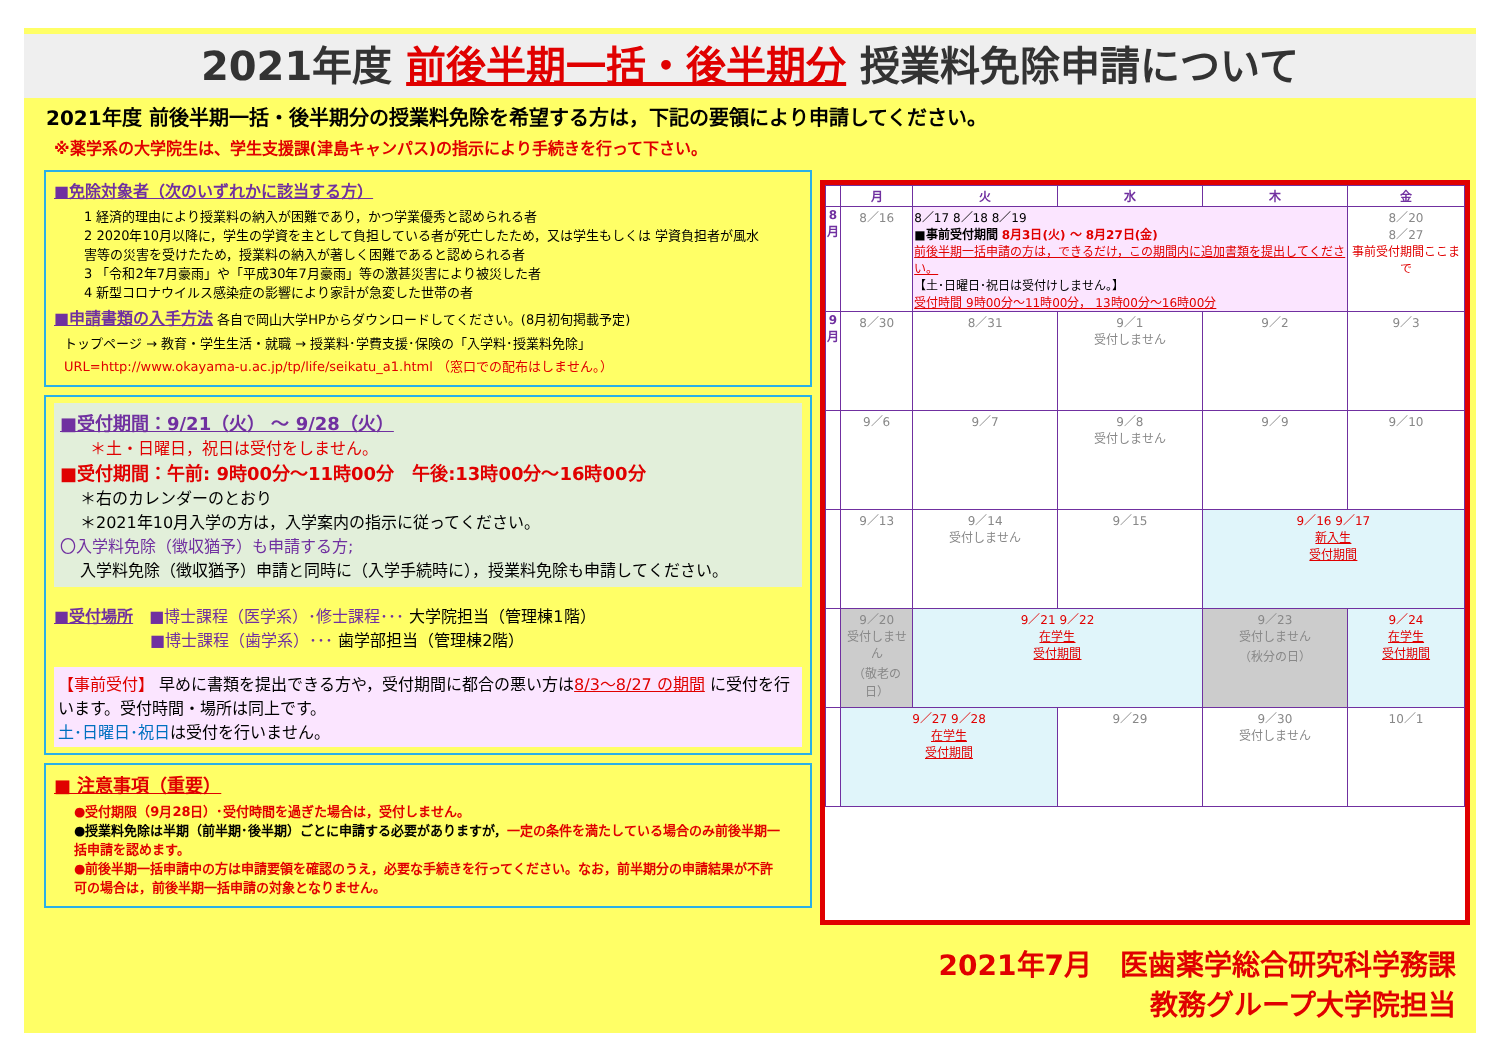2021年度 前後半期一括・後半期分 授業料免除申請について
2021年度 前後半期一括・後半期分の授業料免除を希望する方は，下記の要領により申請してください。
※薬学系の大学院生は、学生支援課(津島キャンパス)の指示により手続きを行って下さい。
■免除対象者（次のいずれかに該当する方）
1 経済的理由により授業料の納入が困難であり，かつ学業優秀と認められる者
2 2020年10月以降に，学生の学資を主として負担している者が死亡したため，又は学生もしくは 学資負担者が風水害等の災害を受けたため，授業料の納入が著しく困難であると認められる者
3 「令和2年7月豪雨」や「平成30年7月豪雨」等の激甚災害により被災した者
4 新型コロナウイルス感染症の影響により家計が急変した世帯の者
■申請書類の入手方法 各自で岡山大学HPからダウンロードしてください。(8月初旬掲載予定)
トップページ → 教育・学生生活・就職 → 授業料･学費支援･保険の「入学料･授業料免除」
URL=http://www.okayama-u.ac.jp/tp/life/seikatu_a1.html （窓口での配布はしません。）
■受付期間：9/21（火） ～ 9/28（火）
＊土・日曜日，祝日は受付をしません。
■受付期間：午前: 9時00分～11時00分　午後:13時00分～16時00分
＊右のカレンダーのとおり
＊2021年10月入学の方は，入学案内の指示に従ってください。
〇入学料免除（徴収猶予）も申請する方;
入学料免除（徴収猶予）申請と同時に（入学手続時に），授業料免除も申請してください。
■受付場所　■博士課程（医学系）･修士課程･･･ 大学院担当（管理棟1階）
　　　　　　■博士課程（歯学系）･･･ 歯学部担当（管理棟2階）
【事前受付】 早めに書類を提出できる方や，受付期間に都合の悪い方は8/3～8/27 の期間 に受付を行います。受付時間・場所は同上です。
土･日曜日･祝日は受付を行いません。
■ 注意事項（重要）
●受付期限（9月28日）･受付時間を過ぎた場合は，受付しません。
●授業料免除は半期（前半期･後半期）ごとに申請する必要がありますが，一定の条件を満たしている場合のみ前後半期一括申請を認めます。
●前後半期一括申請中の方は申請要領を確認のうえ，必要な手続きを行ってください。なお，前半期分の申請結果が不許可の場合は，前後半期一括申請の対象となりません。
| | 月 | 火 | 水 | 木 | 金 |
| --- | --- | --- | --- | --- | --- |
| 8 月 | 8／16 | 8／17 8／18 8／19 ■事前受付期間 8月3日(火) ～ 8月27日(金) 前後半期一括申請の方は，できるだけ，この期間内に追加書類を提出してください。 【土･日曜日･祝日は受付けしません。】 受付時間 9時00分～11時00分， 13時00分～16時00分 | | | 8／20 8／27 事前受付期間ここまで |
| 9 月 | 8／30 | 8／31 | 9／1 受付しません | 9／2 | 9／3 |
| | 9／6 | 9／7 | 9／8 受付しません | 9／9 | 9／10 |
| | 9／13 | 9／14 受付しません | 9／15 | 9／16 9／17 新入生 受付期間 | |
| | 9／20 受付しません （敬老の日） | 9／21 9／22 在学生 受付期間 | | 9／23 受付しません （秋分の日） | 9／24 在学生 受付期間 |
| | 9／27 9／28 在学生 受付期間 | | 9／29 | 9／30 受付しません | 10／1 |
2021年7月　医歯薬学総合研究科学務課
教務グループ大学院担当